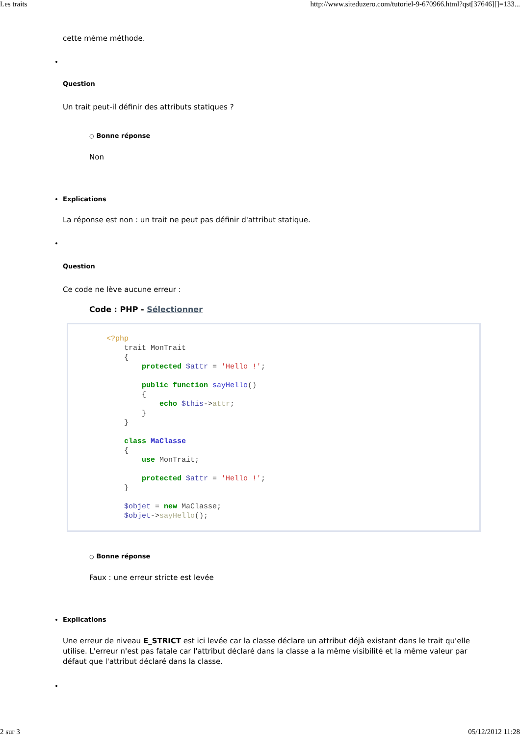Les traits http://www.siteduzero.com/tutoriel-9-670966.html?qst[37646][]=133...
cette même méthode.
Question
Un trait peut-il définir des attributs statiques ?
○ Bonne réponse
Non
Explications
La réponse est non : un trait ne peut pas définir d'attribut statique.
Question
Ce code ne lève aucune erreur :
Code : PHP - Sélectionner
<?php trait MonTrait { protected $attr = 'Hello !'; public function sayHello() { echo $this->attr; } } class MaClasse { use MonTrait; protected $attr = 'Hello !'; } $objet = new MaClasse; $objet->sayHello();
○ Bonne réponse
Faux : une erreur stricte est levée
Explications
Une erreur de niveau E_STRICT est ici levée car la classe déclare un attribut déjà existant dans le trait qu'elle utilise. L'erreur n'est pas fatale car l'attribut déclaré dans la classe a la même visibilité et la même valeur par défaut que l'attribut déclaré dans la classe.
2 sur 3 05/12/2012 11:28